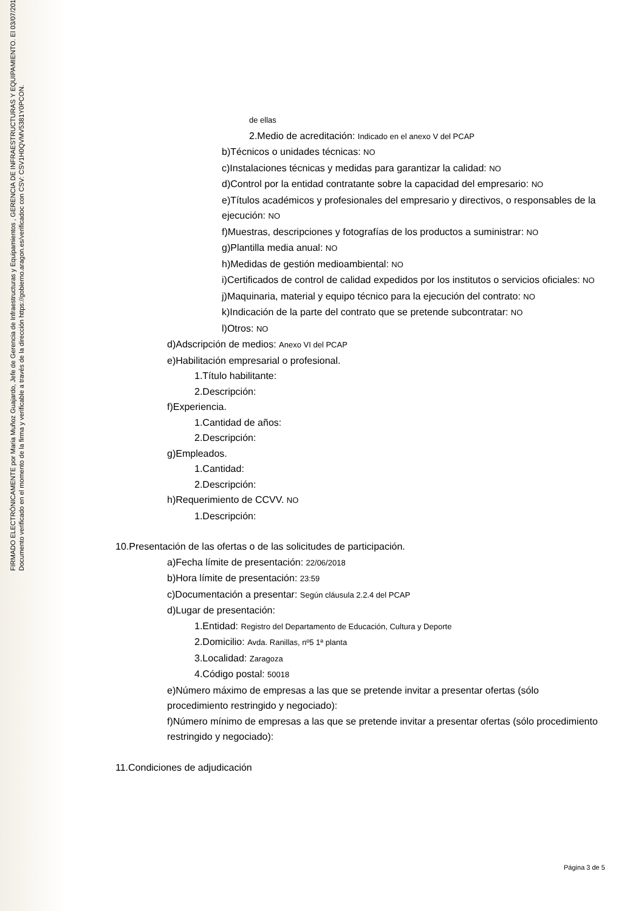FIRMADO ELECTRÓNICAMENTE por Maria Muñoz Guajardo, Jefe de Gerencia de Infraestructuras y Equipamientos , GERENCIA DE INFRAESTRUCTURAS Y EQUIPAMIENTO. El 03/07/2018.
Documento verificado en el momento de la firma y verificable a través de la dirección https://gobierno.aragon.es/verificadoc con CSV: CSV1H0QVMV5381Y0PCON.
de ellas
2.Medio de acreditación: Indicado en el anexo V del PCAP
b)Técnicos o unidades técnicas: NO
c)Instalaciones técnicas y medidas para garantizar la calidad: NO
d)Control por la entidad contratante sobre la capacidad del empresario: NO
e)Títulos académicos y profesionales del empresario y directivos, o responsables de la ejecución: NO
f)Muestras, descripciones y fotografías de los productos a suministrar: NO
g)Plantilla media anual: NO
h)Medidas de gestión medioambiental: NO
i)Certificados de control de calidad expedidos por los institutos o servicios oficiales: NO
j)Maquinaria, material y equipo técnico para la ejecución del contrato: NO
k)Indicación de la parte del contrato que se pretende subcontratar: NO
l)Otros: NO
d)Adscripción de medios: Anexo VI del PCAP
e)Habilitación empresarial o profesional.
1.Título habilitante:
2.Descripción:
f)Experiencia.
1.Cantidad de años:
2.Descripción:
g)Empleados.
1.Cantidad:
2.Descripción:
h)Requerimiento de CCVV. NO
1.Descripción:
10.Presentación de las ofertas o de las solicitudes de participación.
a)Fecha límite de presentación: 22/06/2018
b)Hora límite de presentación: 23:59
c)Documentación a presentar: Según cláusula 2.2.4 del PCAP
d)Lugar de presentación:
1.Entidad: Registro del Departamento de Educación, Cultura y Deporte
2.Domicilio: Avda. Ranillas, nº5 1ª planta
3.Localidad: Zaragoza
4.Código postal: 50018
e)Número máximo de empresas a las que se pretende invitar a presentar ofertas (sólo procedimiento restringido y negociado):
f)Número mínimo de empresas a las que se pretende invitar a presentar ofertas (sólo procedimiento restringido y negociado):
11.Condiciones de adjudicación
Página 3 de 5